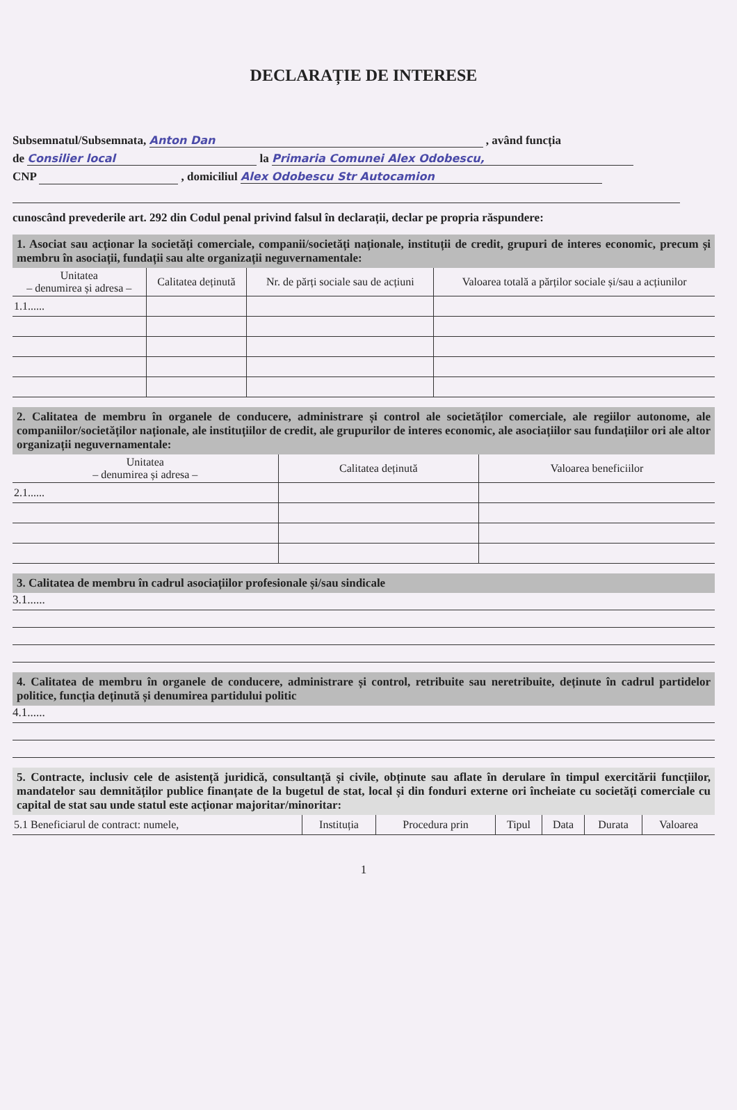DECLARAȚIE DE INTERESE
Subsemnatul/Subsemnata, Anton Dan , având funcția
de Consilier local la Primaria Comunei Alex Odobescu,
CNP , domiciliul Alex Odobescu Str Autocamion
cunoscând prevederile art. 292 din Codul penal privind falsul în declarații, declar pe propria răspundere:
1. Asociat sau acționar la societăți comerciale, companii/societăți naționale, instituții de credit, grupuri de interes economic, precum și membru în asociații, fundații sau alte organizații neguvernamentale:
| Unitatea – denumirea și adresa – | Calitatea deținută | Nr. de părți sociale sau de acțiuni | Valoarea totală a părților sociale și/sau a acțiunilor |
| --- | --- | --- | --- |
| 1.1...... | | | |
2. Calitatea de membru în organele de conducere, administrare și control ale societăților comerciale, ale regiilor autonome, ale companiilor/societăților naționale, ale instituțiilor de credit, ale grupurilor de interes economic, ale asociațiilor sau fundațiilor ori ale altor organizații neguvernamentale:
| Unitatea – denumirea și adresa – | Calitatea deținută | Valoarea beneficiilor |
| --- | --- | --- |
| 2.1...... | | |
3. Calitatea de membru în cadrul asociațiilor profesionale și/sau sindicale
3.1......
4. Calitatea de membru în organele de conducere, administrare și control, retribuite sau neretribuite, deținute în cadrul partidelor politice, funcția deținută și denumirea partidului politic
4.1......
5. Contracte, inclusiv cele de asistență juridică, consultanță și civile, obținute sau aflate în derulare în timpul exercitării funcțiilor, mandatelor sau demnităților publice finanțate de la bugetul de stat, local și din fonduri externe ori încheiate cu societăți comerciale cu capital de stat sau unde statul este acționar majoritar/minoritar:
| 5.1 Beneficiarul de contract: numele, | Instituția | Procedura prin | Tipul | Data | Durata | Valoarea |
1